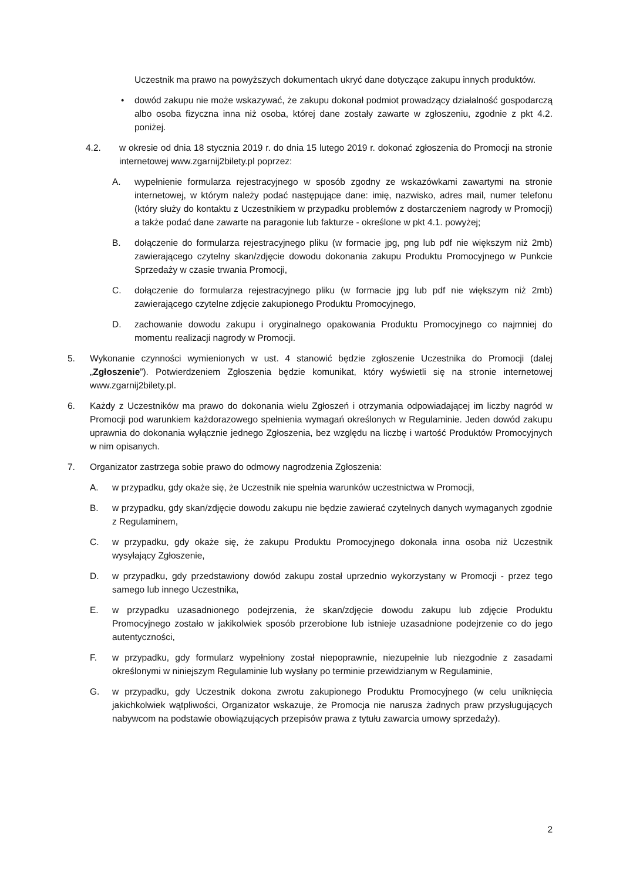Uczestnik ma prawo na powyższych dokumentach ukryć dane dotyczące zakupu innych produktów.
• dowód zakupu nie może wskazywać, że zakupu dokonał podmiot prowadzący działalność gospodarczą albo osoba fizyczna inna niż osoba, której dane zostały zawarte w zgłoszeniu, zgodnie z pkt 4.2. poniżej.
4.2. w okresie od dnia 18 stycznia 2019 r. do dnia 15 lutego 2019 r. dokonać zgłoszenia do Promocji na stronie internetowej www.zgarnij2bilety.pl poprzez:
A. wypełnienie formularza rejestracyjnego w sposób zgodny ze wskazówkami zawartymi na stronie internetowej, w którym należy podać następujące dane: imię, nazwisko, adres mail, numer telefonu (który służy do kontaktu z Uczestnikiem w przypadku problemów z dostarczeniem nagrody w Promocji) a także podać dane zawarte na paragonie lub fakturze - określone w pkt 4.1. powyżej;
B. dołączenie do formularza rejestracyjnego pliku (w formacie jpg, png lub pdf nie większym niż 2mb) zawierającego czytelny skan/zdjęcie dowodu dokonania zakupu Produktu Promocyjnego w Punkcie Sprzedaży w czasie trwania Promocji,
C. dołączenie do formularza rejestracyjnego pliku (w formacie jpg lub pdf nie większym niż 2mb) zawierającego czytelne zdjęcie zakupionego Produktu Promocyjnego,
D. zachowanie dowodu zakupu i oryginalnego opakowania Produktu Promocyjnego co najmniej do momentu realizacji nagrody w Promocji.
5. Wykonanie czynności wymienionych w ust. 4 stanowić będzie zgłoszenie Uczestnika do Promocji (dalej „Zgłoszenie”). Potwierdzeniem Zgłoszenia będzie komunikat, który wyświetli się na stronie internetowej www.zgarnij2bilety.pl.
6. Każdy z Uczestników ma prawo do dokonania wielu Zgłoszeń i otrzymania odpowiadającej im liczby nagród w Promocji pod warunkiem każdorazowego spełnienia wymagań określonych w Regulaminie. Jeden dowód zakupu uprawnia do dokonania wyłącznie jednego Zgłoszenia, bez względu na liczbę i wartość Produktów Promocyjnych w nim opisanych.
7. Organizator zastrzega sobie prawo do odmowy nagrodzenia Zgłoszenia:
A. w przypadku, gdy okaże się, że Uczestnik nie spełnia warunków uczestnictwa w Promocji,
B. w przypadku, gdy skan/zdjęcie dowodu zakupu nie będzie zawierać czytelnych danych wymaganych zgodnie z Regulaminem,
C. w przypadku, gdy okaże się, że zakupu Produktu Promocyjnego dokonała inna osoba niż Uczestnik wysyłający Zgłoszenie,
D. w przypadku, gdy przedstawiony dowód zakupu został uprzednio wykorzystany w Promocji - przez tego samego lub innego Uczestnika,
E. w przypadku uzasadnionego podejrzenia, że skan/zdjęcie dowodu zakupu lub zdjęcie Produktu Promocyjnego zostało w jakikolwiek sposób przerobione lub istnieje uzasadnione podejrzenie co do jego autentyczności,
F. w przypadku, gdy formularz wypełniony został niepoprawnie, niezupełnie lub niezgodnie z zasadami określonymi w niniejszym Regulaminie lub wysłany po terminie przewidzianym w Regulaminie,
G. w przypadku, gdy Uczestnik dokona zwrotu zakupionego Produktu Promocyjnego (w celu uniknięcia jakichkolwiek wątpliwości, Organizator wskazuje, że Promocja nie narusza żadnych praw przysługujących nabywcom na podstawie obowiązujących przepisów prawa z tytułu zawarcia umowy sprzedaży).
2